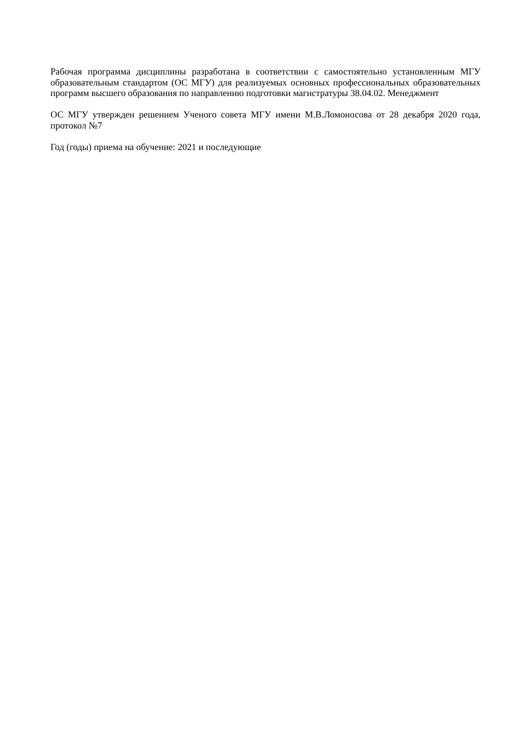Рабочая программа дисциплины разработана в соответствии с самостоятельно установленным МГУ образовательным стандартом (ОС МГУ) для реализуемых основных профессиональных образовательных программ высшего образования по направлению подготовки магистратуры 38.04.02. Менеджмент
ОС МГУ утвержден решением Ученого совета МГУ имени М.В.Ломоносова от 28 декабря 2020 года, протокол №7
Год (годы) приема на обучение: 2021 и последующие